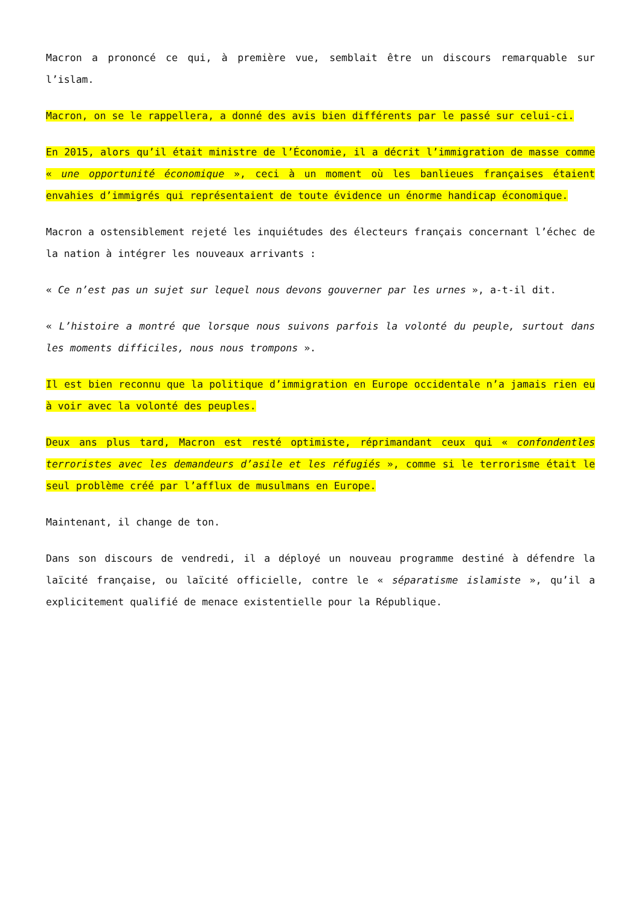Macron a prononcé ce qui, à première vue, semblait être un discours remarquable sur l’islam.
Macron, on se le rappellera, a donné des avis bien différents par le passé sur celui-ci.
En 2015, alors qu’il était ministre de l’Économie, il a décrit l’immigration de masse comme « une opportunité économique », ceci à un moment où les banlieues françaises étaient envahies d’immigrés qui représentaient de toute évidence un énorme handicap économique.
Macron a ostensiblement rejeté les inquiétudes des électeurs français concernant l’échec de la nation à intégrer les nouveaux arrivants :
« Ce n’est pas un sujet sur lequel nous devons gouverner par les urnes », a-t-il dit.
« L’histoire a montré que lorsque nous suivons parfois la volonté du peuple, surtout dans les moments difficiles, nous nous trompons ».
Il est bien reconnu que la politique d’immigration en Europe occidentale n’a jamais rien eu à voir avec la volonté des peuples.
Deux ans plus tard, Macron est resté optimiste, réprimandant ceux qui « confondentles terroristes avec les demandeurs d’asile et les réfugiés », comme si le terrorisme était le seul problème créé par l’afflux de musulmans en Europe.
Maintenant, il change de ton.
Dans son discours de vendredi, il a déployé un nouveau programme destiné à défendre la laïcité française, ou laïcité officielle, contre le « séparatisme islamiste », qu’il a explicitement qualifié de menace existentielle pour la République.